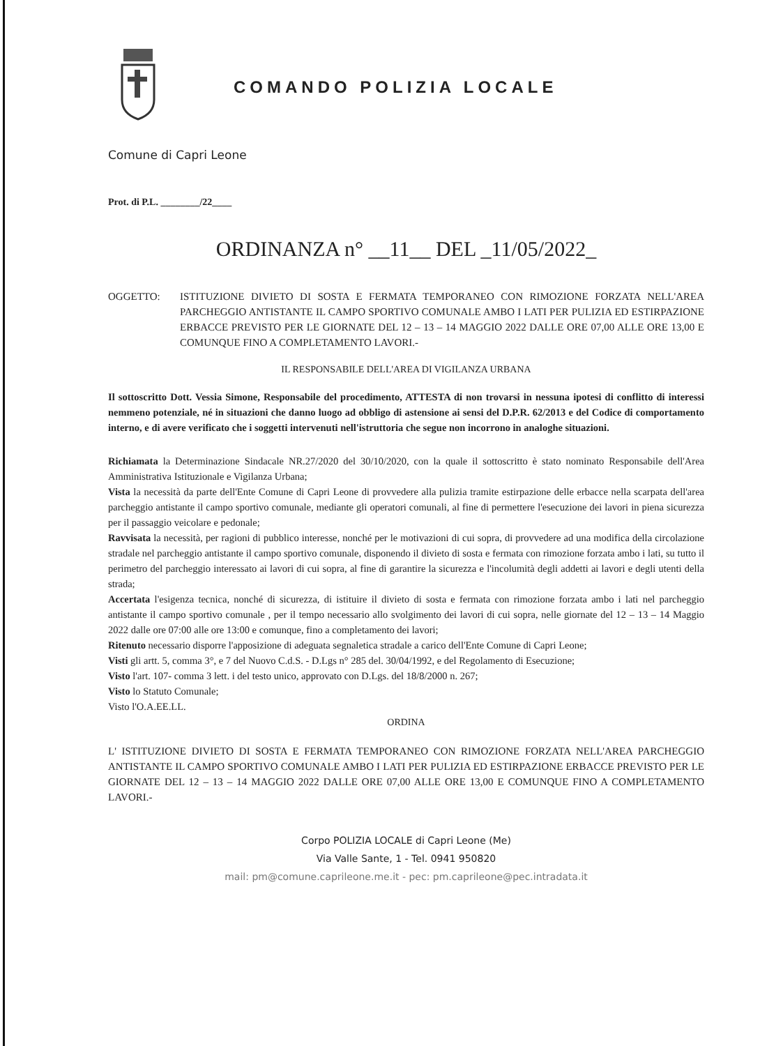COMANDO POLIZIA LOCALE
Comune di Capri Leone
Prot. di P.L. ________/22____
ORDINANZA n° __11__ DEL _11/05/2022_
OGGETTO: ISTITUZIONE DIVIETO DI SOSTA E FERMATA TEMPORANEO CON RIMOZIONE FORZATA NELL'AREA PARCHEGGIO ANTISTANTE IL CAMPO SPORTIVO COMUNALE AMBO I LATI PER PULIZIA ED ESTIRPAZIONE ERBACCE PREVISTO PER LE GIORNATE DEL 12 – 13 – 14 MAGGIO 2022 DALLE ORE 07,00 ALLE ORE 13,00 E COMUNQUE FINO A COMPLETAMENTO LAVORI.-
IL RESPONSABILE DELL'AREA DI VIGILANZA URBANA
Il sottoscritto Dott. Vessia Simone, Responsabile del procedimento, ATTESTA di non trovarsi in nessuna ipotesi di conflitto di interessi nemmeno potenziale, né in situazioni che danno luogo ad obbligo di astensione ai sensi del D.P.R. 62/2013 e del Codice di comportamento interno, e di avere verificato che i soggetti intervenuti nell'istruttoria che segue non incorrono in analoghe situazioni.
Richiamata la Determinazione Sindacale NR.27/2020 del 30/10/2020, con la quale il sottoscritto è stato nominato Responsabile dell'Area Amministrativa Istituzionale e Vigilanza Urbana;
Vista la necessità da parte dell'Ente Comune di Capri Leone di provvedere alla pulizia tramite estirpazione delle erbacce nella scarpata dell'area parcheggio antistante il campo sportivo comunale, mediante gli operatori comunali, al fine di permettere l'esecuzione dei lavori in piena sicurezza per il passaggio veicolare e pedonale;
Ravvisata la necessità, per ragioni di pubblico interesse, nonché per le motivazioni di cui sopra, di provvedere ad una modifica della circolazione stradale nel parcheggio antistante il campo sportivo comunale, disponendo il divieto di sosta e fermata con rimozione forzata ambo i lati, su tutto il perimetro del parcheggio interessato ai lavori di cui sopra, al fine di garantire la sicurezza e l'incolumità degli addetti ai lavori e degli utenti della strada;
Accertata l'esigenza tecnica, nonché di sicurezza, di istituire il divieto di sosta e fermata con rimozione forzata ambo i lati nel parcheggio antistante il campo sportivo comunale , per il tempo necessario allo svolgimento dei lavori di cui sopra, nelle giornate del 12 – 13 – 14 Maggio 2022 dalle ore 07:00 alle ore 13:00 e comunque, fino a completamento dei lavori;
Ritenuto necessario disporre l'apposizione di adeguata segnaletica stradale a carico dell'Ente Comune di Capri Leone;
Visti gli artt. 5, comma 3°, e 7 del Nuovo C.d.S. - D.Lgs n° 285 del. 30/04/1992, e del Regolamento di Esecuzione;
Visto l'art. 107- comma 3 lett. i del testo unico, approvato con D.Lgs. del 18/8/2000 n. 267;
Visto lo Statuto Comunale;
Visto l'O.A.EE.LL.
ORDINA
L' ISTITUZIONE DIVIETO DI SOSTA E FERMATA TEMPORANEO CON RIMOZIONE FORZATA NELL'AREA PARCHEGGIO ANTISTANTE IL CAMPO SPORTIVO COMUNALE AMBO I LATI PER PULIZIA ED ESTIRPAZIONE ERBACCE PREVISTO PER LE GIORNATE DEL 12 – 13 – 14 MAGGIO 2022 DALLE ORE 07,00 ALLE ORE 13,00 E COMUNQUE FINO A COMPLETAMENTO LAVORI.-
Corpo POLIZIA LOCALE di Capri Leone (Me)
Via Valle Sante, 1 - Tel. 0941 950820
mail: pm@comune.caprileone.me.it - pec: pm.caprileone@pec.intradata.it